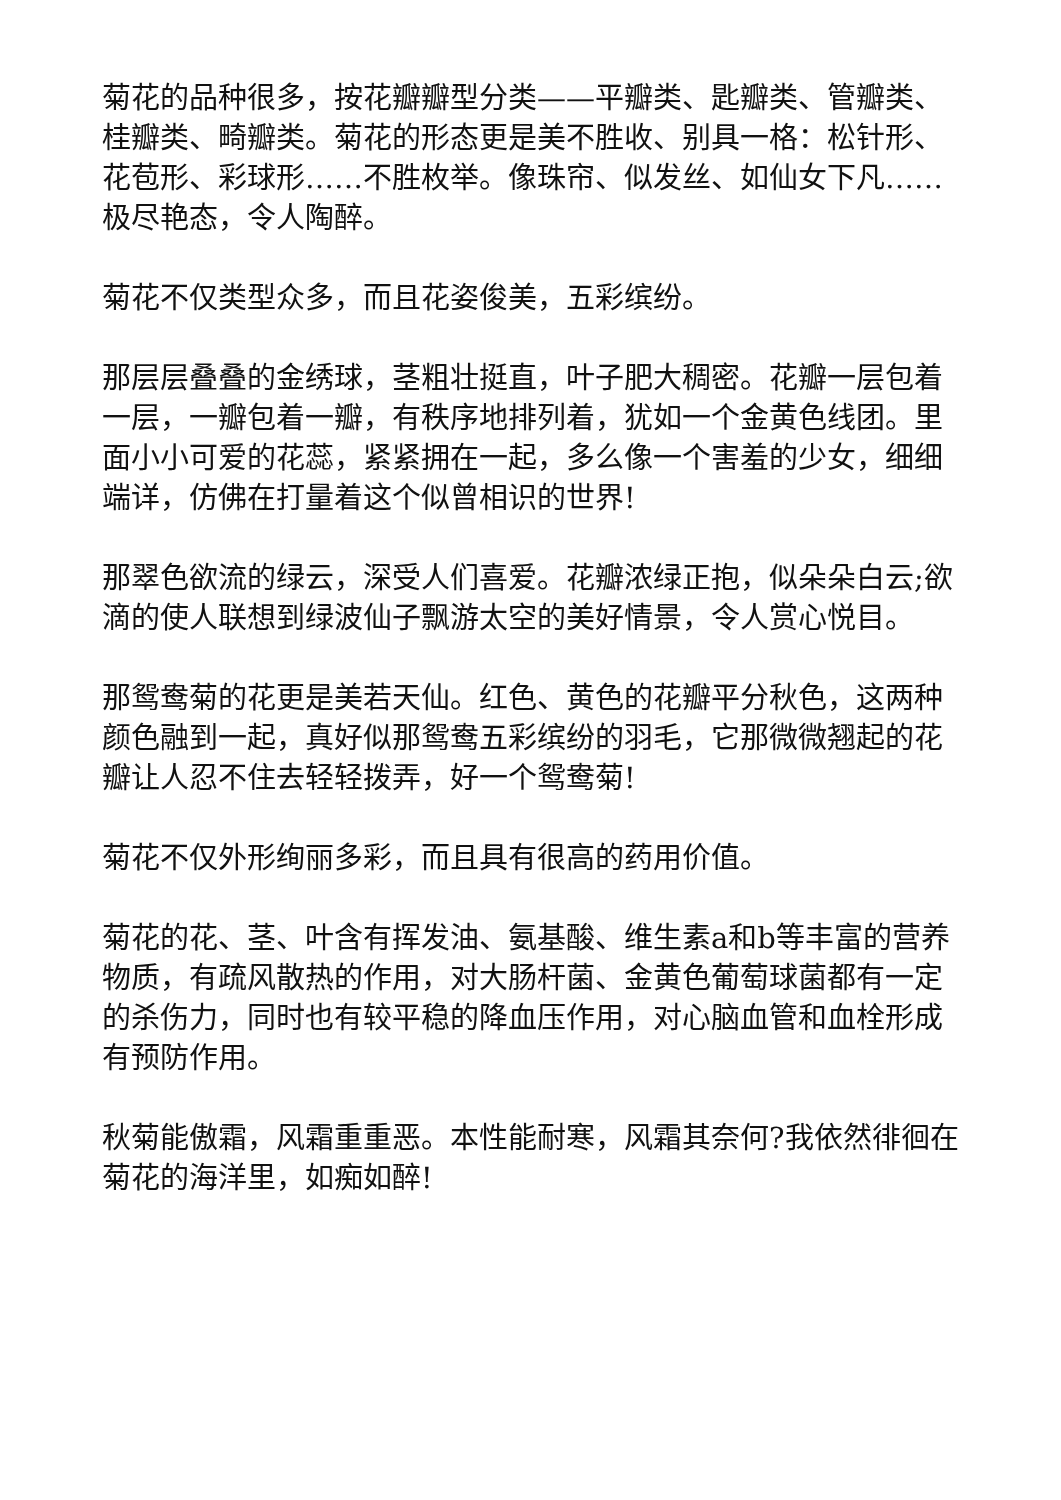菊花的品种很多，按花瓣瓣型分类——平瓣类、匙瓣类、管瓣类、桂瓣类、畸瓣类。菊花的形态更是美不胜收、别具一格：松针形、花苞形、彩球形……不胜枚举。像珠帘、似发丝、如仙女下凡……极尽艳态，令人陶醉。
菊花不仅类型众多，而且花姿俊美，五彩缤纷。
那层层叠叠的金绣球，茎粗壮挺直，叶子肥大稠密。花瓣一层包着一层，一瓣包着一瓣，有秩序地排列着，犹如一个金黄色线团。里面小小可爱的花蕊，紧紧拥在一起，多么像一个害羞的少女，细细端详，仿佛在打量着这个似曾相识的世界!
那翠色欲流的绿云，深受人们喜爱。花瓣浓绿正抱，似朵朵白云;欲滴的使人联想到绿波仙子飘游太空的美好情景，令人赏心悦目。
那鸳鸯菊的花更是美若天仙。红色、黄色的花瓣平分秋色，这两种颜色融到一起，真好似那鸳鸯五彩缤纷的羽毛，它那微微翘起的花瓣让人忍不住去轻轻拨弄，好一个鸳鸯菊!
菊花不仅外形绚丽多彩，而且具有很高的药用价值。
菊花的花、茎、叶含有挥发油、氨基酸、维生素a和b等丰富的营养物质，有疏风散热的作用，对大肠杆菌、金黄色葡萄球菌都有一定的杀伤力，同时也有较平稳的降血压作用，对心脑血管和血栓形成有预防作用。
秋菊能傲霜，风霜重重恶。本性能耐寒，风霜其奈何?我依然徘徊在菊花的海洋里，如痴如醉!